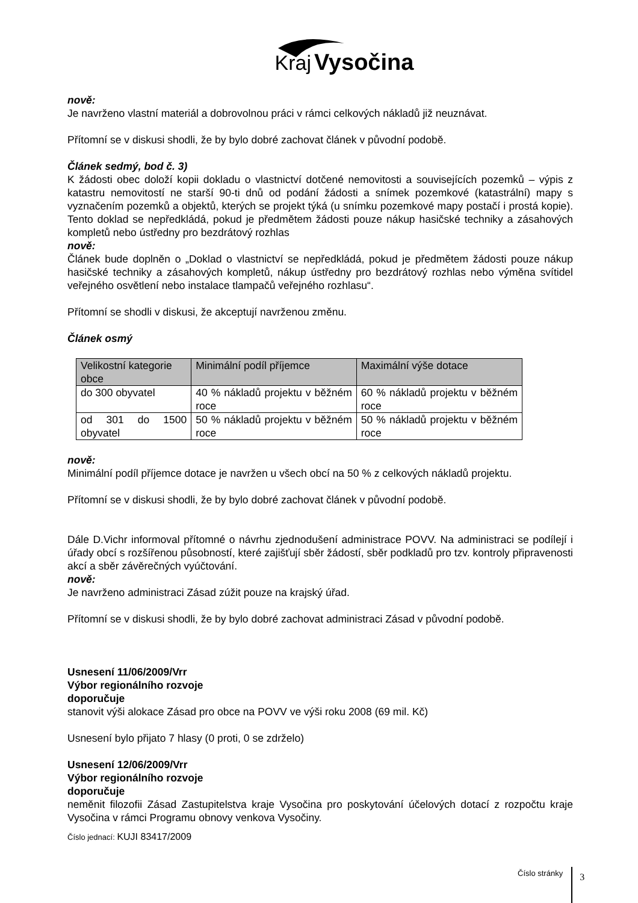Kraj Vysočina
nově:
Je navrženo vlastní materiál a dobrovolnou práci v rámci celkových nákladů již neuznávat.
Přítomní se v diskusi shodli, že by bylo dobré zachovat článek v původní podobě.
Článek sedmý, bod č. 3)
K žádosti obec doloží kopii dokladu o vlastnictví dotčené nemovitosti a souvisejících pozemků – výpis z katastru nemovitostí ne starší 90-ti dnů od podání žádosti a snímek pozemkové (katastrální) mapy s vyznačením pozemků a objektů, kterých se projekt týká (u snímku pozemkové mapy postačí i prostá kopie). Tento doklad se nepředkládá, pokud je předmětem žádosti pouze nákup hasičské techniky a zásahových kompletů nebo ústředny pro bezdrátový rozhlas
nově:
Článek bude doplněn o „Doklad o vlastnictví se nepředkládá, pokud je předmětem žádosti pouze nákup hasičské techniky a zásahových kompletů, nákup ústředny pro bezdrátový rozhlas nebo výměna svítidel veřejného osvětlení nebo instalace tlampačů veřejného rozhlasu“.
Přítomní se shodli v diskusi, že akceptují navrženou změnu.
Článek osmý
| Velikostní kategorie obce | Minimální podíl příjemce | Maximální výše dotace |
| --- | --- | --- |
| do 300 obyvatel | 40 % nákladů projektu v běžném roce | 60 % nákladů projektu v běžném roce |
| od 301 do 1500 obyvatel | 50 % nákladů projektu v běžném roce | 50 % nákladů projektu v běžném roce |
nově:
Minimální podíl příjemce dotace je navržen u všech obcí na 50 % z celkových nákladů projektu.
Přítomní se v diskusi shodli, že by bylo dobré zachovat článek v původní podobě.
Dále D.Vichr informoval přítomné o návrhu zjednodušení administrace POVV. Na administraci se podílejí i úřady obcí s rozšířenou působností, které zajišťují sběr žádostí, sběr podkladů pro tzv. kontroly připravenosti akcí a sběr závěrečných vyúčtování.
nově:
Je navrženo administraci Zásad zúžit pouze na krajský úřad.
Přítomní se v diskusi shodli, že by bylo dobré zachovat administraci Zásad v původní podobě.
Usnesení 11/06/2009/Vrr
Výbor regionálního rozvoje
doporučuje
stanovit výši alokace Zásad pro obce na POVV ve výši roku 2008 (69 mil. Kč)
Usnesení bylo přijato 7 hlasy (0 proti, 0 se zdrželo)
Usnesení 12/06/2009/Vrr
Výbor regionálního rozvoje
doporučuje
neměnit filozofii Zásad Zastupitelstva kraje Vysočina pro poskytování účelových dotací z rozpočtu kraje Vysočina v rámci Programu obnovy venkova Vysočiny.
Číslo jednací: KUJI 83417/2009
Číslo stránky 3